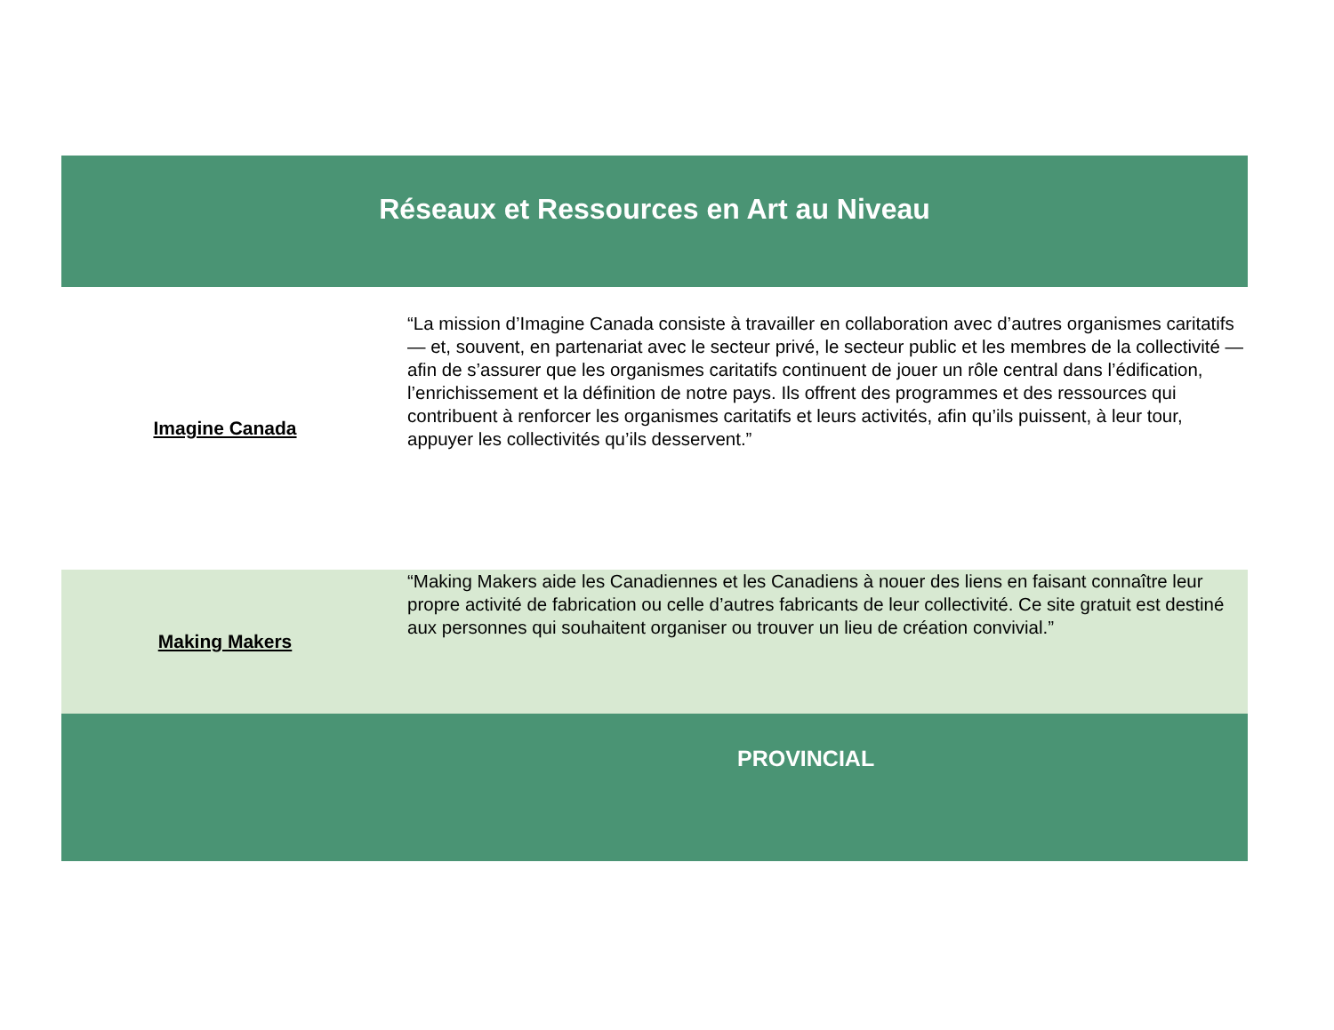| Réseaux et Ressources en Art au Niveau | |
| --- | --- |
| Imagine Canada | “La mission d’Imagine Canada consiste à travailler en collaboration avec d’autres organismes caritatifs — et, souvent, en partenariat avec le secteur privé, le secteur public et les membres de la collectivité — afin de s’assurer que les organismes caritatifs continuent de jouer un rôle central dans l’édification, l’enrichissement et la définition de notre pays. Ils offrent des programmes et des ressources qui contribuent à renforcer les organismes caritatifs et leurs activités, afin qu’ils puissent, à leur tour, appuyer les collectivités qu’ils desservent.” |
| Making Makers | “Making Makers aide les Canadiennes et les Canadiens à nouer des liens en faisant connaître leur propre activité de fabrication ou celle d’autres fabricants de leur collectivité. Ce site gratuit est destiné aux personnes qui souhaitent organiser ou trouver un lieu de création convivial.” |
| | PROVINCIAL |